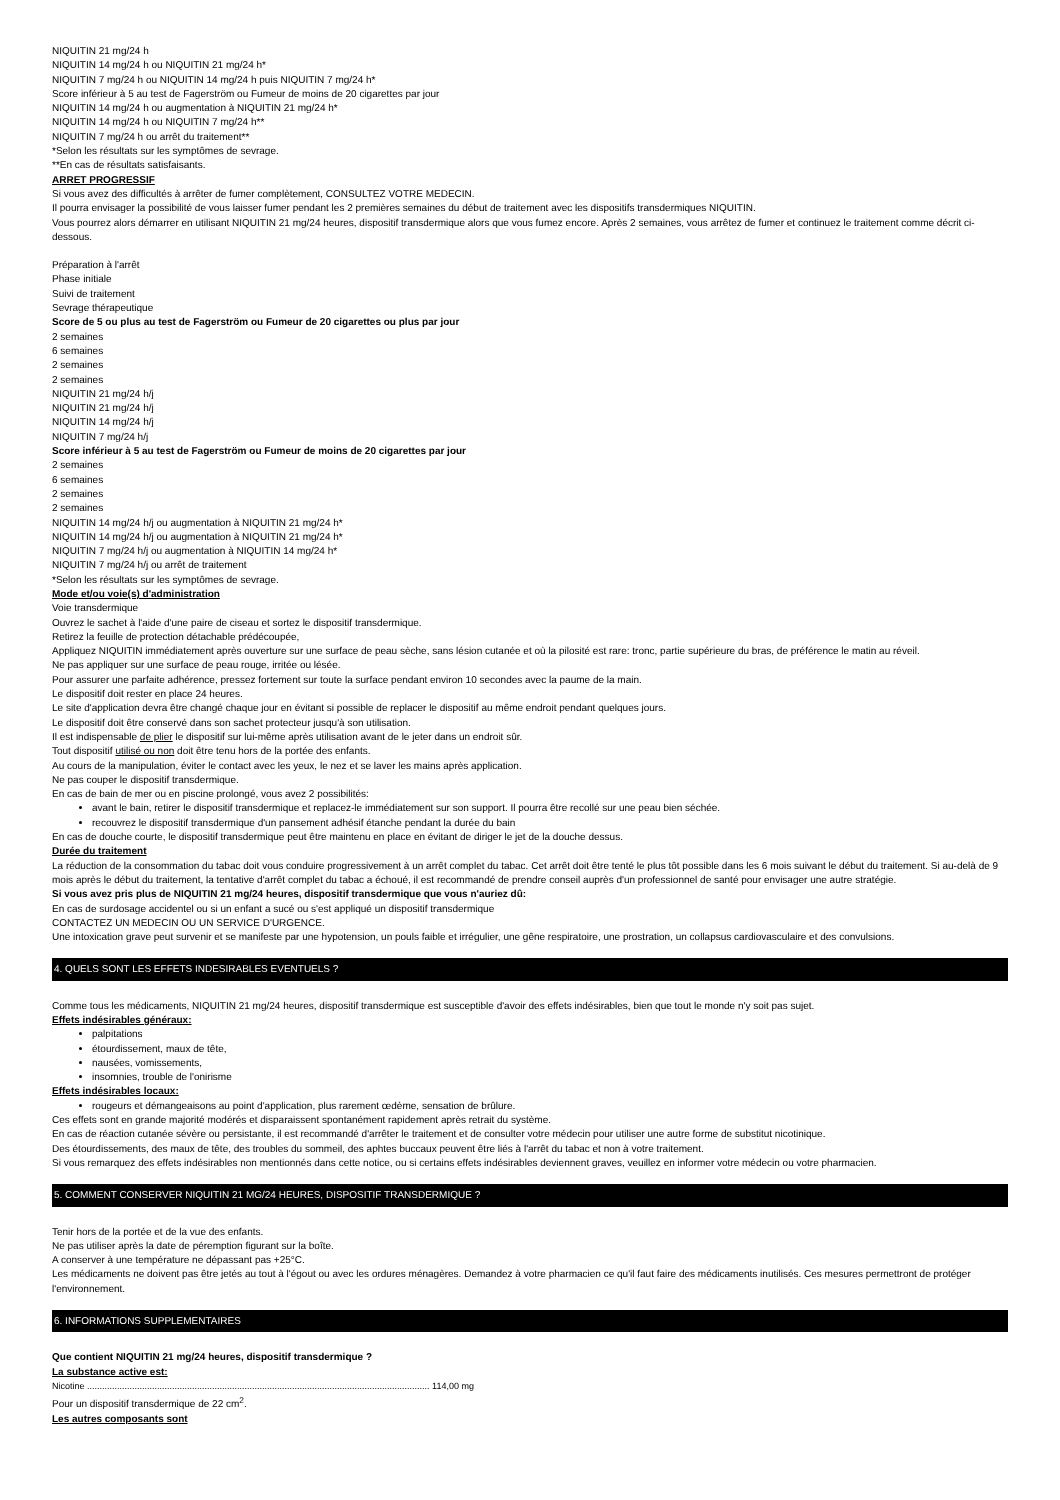NIQUITIN 21 mg/24 h
NIQUITIN 14 mg/24 h ou NIQUITIN 21 mg/24 h*
NIQUITIN 7 mg/24 h ou NIQUITIN 14 mg/24 h puis NIQUITIN 7 mg/24 h*
Score inférieur à 5 au test de Fagerström ou Fumeur de moins de 20 cigarettes par jour
NIQUITIN 14 mg/24 h ou augmentation à NIQUITIN 21 mg/24 h*
NIQUITIN 14 mg/24 h ou NIQUITIN 7 mg/24 h**
NIQUITIN 7 mg/24 h ou arrêt du traitement**
*Selon les résultats sur les symptômes de sevrage.
**En cas de résultats satisfaisants.
ARRET PROGRESSIF
Si vous avez des difficultés à arrêter de fumer complètement, CONSULTEZ VOTRE MEDECIN.
Il pourra envisager la possibilité de vous laisser fumer pendant les 2 premières semaines du début de traitement avec les dispositifs transdermiques NIQUITIN.
Vous pourrez alors démarrer en utilisant NIQUITIN 21 mg/24 heures, dispositif transdermique alors que vous fumez encore. Après 2 semaines, vous arrêtez de fumer et continuez le traitement comme décrit ci-dessous.
Préparation à l'arrêt
Phase initiale
Suivi de traitement
Sevrage thérapeutique
Score de 5 ou plus au test de Fagerström ou Fumeur de 20 cigarettes ou plus par jour
2 semaines
6 semaines
2 semaines
2 semaines
NIQUITIN 21 mg/24 h/j
NIQUITIN 21 mg/24 h/j
NIQUITIN 14 mg/24 h/j
NIQUITIN 7 mg/24 h/j
Score inférieur à 5 au test de Fagerström ou Fumeur de moins de 20 cigarettes par jour
2 semaines
6 semaines
2 semaines
2 semaines
NIQUITIN 14 mg/24 h/j ou augmentation à NIQUITIN 21 mg/24 h*
NIQUITIN 14 mg/24 h/j ou augmentation à NIQUITIN 21 mg/24 h*
NIQUITIN 7 mg/24 h/j ou augmentation à NIQUITIN 14 mg/24 h*
NIQUITIN 7 mg/24 h/j ou arrêt de traitement
*Selon les résultats sur les symptômes de sevrage.
Mode et/ou voie(s) d'administration
Voie transdermique
Ouvrez le sachet à l'aide d'une paire de ciseau et sortez le dispositif transdermique.
Retirez la feuille de protection détachable prédécoupée,
Appliquez NIQUITIN immédiatement après ouverture sur une surface de peau sèche, sans lésion cutanée et où la pilosité est rare: tronc, partie supérieure du bras, de préférence le matin au réveil.
Ne pas appliquer sur une surface de peau rouge, irritée ou lésée.
Pour assurer une parfaite adhérence, pressez fortement sur toute la surface pendant environ 10 secondes avec la paume de la main.
Le dispositif doit rester en place 24 heures.
Le site d'application devra être changé chaque jour en évitant si possible de replacer le dispositif au même endroit pendant quelques jours.
Le dispositif doit être conservé dans son sachet protecteur jusqu'à son utilisation.
Il est indispensable de plier le dispositif sur lui-même après utilisation avant de le jeter dans un endroit sûr.
Tout dispositif utilisé ou non doit être tenu hors de la portée des enfants.
Au cours de la manipulation, éviter le contact avec les yeux, le nez et se laver les mains après application.
Ne pas couper le dispositif transdermique.
En cas de bain de mer ou en piscine prolongé, vous avez 2 possibilités:
avant le bain, retirer le dispositif transdermique et replacez-le immédiatement sur son support. Il pourra être recollé sur une peau bien séchée.
recouvrez le dispositif transdermique d'un pansement adhésif étanche pendant la durée du bain
En cas de douche courte, le dispositif transdermique peut être maintenu en place en évitant de diriger le jet de la douche dessus.
Durée du traitement
La réduction de la consommation du tabac doit vous conduire progressivement à un arrêt complet du tabac. Cet arrêt doit être tenté le plus tôt possible dans les 6 mois suivant le début du traitement. Si au-delà de 9 mois après le début du traitement, la tentative d'arrêt complet du tabac a échoué, il est recommandé de prendre conseil auprès d'un professionnel de santé pour envisager une autre stratégie.
Si vous avez pris plus de NIQUITIN 21 mg/24 heures, dispositif transdermique que vous n'auriez dû:
En cas de surdosage accidentel ou si un enfant a sucé ou s'est appliqué un dispositif transdermique
CONTACTEZ UN MEDECIN OU UN SERVICE D'URGENCE.
Une intoxication grave peut survenir et se manifeste par une hypotension, un pouls faible et irrégulier, une gêne respiratoire, une prostration, un collapsus cardiovasculaire et des convulsions.
4. QUELS SONT LES EFFETS INDESIRABLES EVENTUELS ?
Comme tous les médicaments, NIQUITIN 21 mg/24 heures, dispositif transdermique est susceptible d'avoir des effets indésirables, bien que tout le monde n'y soit pas sujet.
Effets indésirables généraux:
palpitations
étourdissement, maux de tête,
nausées, vomissements,
insomnies, trouble de l'onirisme
Effets indésirables locaux:
rougeurs et démangeaisons au point d'application, plus rarement œdème, sensation de brûlure.
Ces effets sont en grande majorité modérés et disparaissent spontanément rapidement après retrait du système.
En cas de réaction cutanée sévère ou persistante, il est recommandé d'arrêter le traitement et de consulter votre médecin pour utiliser une autre forme de substitut nicotinique.
Des étourdissements, des maux de tête, des troubles du sommeil, des aphtes buccaux peuvent être liés à l'arrêt du tabac et non à votre traitement.
Si vous remarquez des effets indésirables non mentionnés dans cette notice, ou si certains effets indésirables deviennent graves, veuillez en informer votre médecin ou votre pharmacien.
5. COMMENT CONSERVER NIQUITIN 21 MG/24 HEURES, DISPOSITIF TRANSDERMIQUE ?
Tenir hors de la portée et de la vue des enfants.
Ne pas utiliser après la date de péremption figurant sur la boîte.
A conserver à une température ne dépassant pas +25°C.
Les médicaments ne doivent pas être jetés au tout à l'égout ou avec les ordures ménagères. Demandez à votre pharmacien ce qu'il faut faire des médicaments inutilisés. Ces mesures permettront de protéger l'environnement.
6. INFORMATIONS SUPPLEMENTAIRES
Que contient NIQUITIN 21 mg/24 heures, dispositif transdermique ?
La substance active est:
Nicotine ......................................................................................................................................... 114,00 mg
Pour un dispositif transdermique de 22 cm<sup>2</sup>.
Les autres composants sont